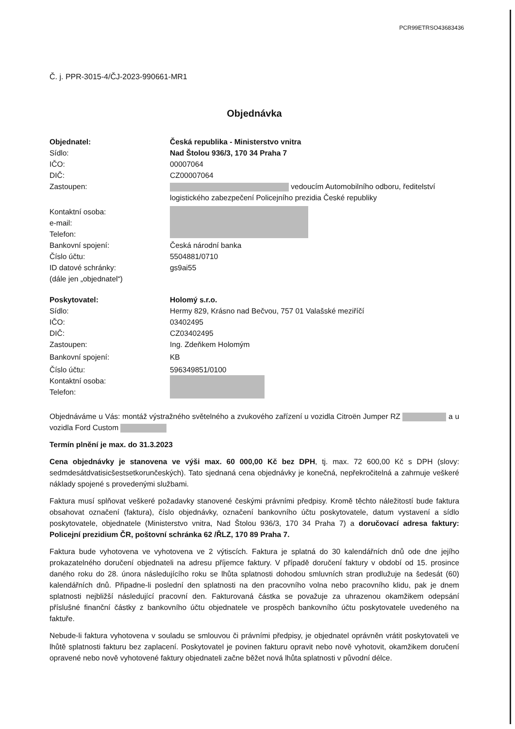PCR99ETRSO43683436
Č. j. PPR-3015-4/ČJ-2023-990661-MR1
Objednávka
| Objednatel: | Česká republika - Ministerstvo vnitra |
| Sídlo: | Nad Štolou 936/3, 170 34 Praha 7 |
| IČO: | 00007064 |
| DIČ: | CZ00007064 |
| Zastoupen: | vedoucím Automobilního odboru, ředitelství logistického zabezpečení Policejního prezidia České republiky |
| Kontaktní osoba: e-mail: Telefon: | |
| Bankovní spojení: | Česká národní banka |
| Číslo účtu: | 5504881/0710 |
| ID datové schránky: | gs9ai55 |
| (dále jen „objednatel“) | |
| Poskytovatel: | Holomý s.r.o. |
| Sídlo: | Hermy 829, Krásno nad Bečvou, 757 01 Valašské meziříčí |
| IČO: | 03402495 |
| DIČ: | CZ03402495 |
| Zastoupen: | Ing. Zdeňkem Holomým |
| Bankovní spojení: | KB |
| Číslo účtu: | 596349851/0100 |
| Kontaktní osoba: Telefon: | |
Objednáváme u Vás: montáž výstražného světelného a zvukového zařízení u vozidla Citroën Jumper RZ a u vozidla Ford Custom
Termín plnění je max. do 31.3.2023
Cena objednávky je stanovena ve výši max. 60 000,00 Kč bez DPH, tj. max. 72 600,00 Kč s DPH (slovy: sedmdesátdvatisicšestsetkorunčeských). Tato sjednaná cena objednávky je konečná, nepřekročitelná a zahrnuje veškeré náklady spojené s provedenými službami.
Faktura musí splňovat veškeré požadavky stanovené českými právními předpisy. Kromě těchto náležitostí bude faktura obsahovat označení (faktura), číslo objednávky, označení bankovního účtu poskytovatele, datum vystavení a sídlo poskytovatele, objednatele (Ministerstvo vnitra, Nad Štolou 936/3, 170 34 Praha 7) a doručovací adresa faktury: Policejní prezidium ČR, poštovní schránka 62 /ŘLZ, 170 89 Praha 7.
Faktura bude vyhotovena ve vyhotovena ve 2 výtiscích. Faktura je splatná do 30 kalendářních dnů ode dne jejího prokazatelného doručení objednateli na adresu příjemce faktury. V případě doručení faktury v období od 15. prosince daného roku do 28. února následujícího roku se lhůta splatnosti dohodou smluvních stran prodlužuje na šedesát (60) kalendářních dnů. Připadne-li poslední den splatnosti na den pracovního volna nebo pracovního klidu, pak je dnem splatnosti nejbližší následující pracovní den. Fakturovaná částka se považuje za uhrazenou okamžikem odepsání příslušné finanční částky z bankovního účtu objednatele ve prospěch bankovního účtu poskytovatele uvedeného na faktuře.
Nebude-li faktura vyhotovena v souladu se smlouvou či právními předpisy, je objednatel oprávněn vrátit poskytovateli ve lhůtě splatnosti fakturu bez zaplacení. Poskytovatel je povinen fakturu opravit nebo nově vyhotovit, okamžikem doručení opravené nebo nově vyhotovené faktury objednateli začne běžet nová lhůta splatnosti v původní délce.